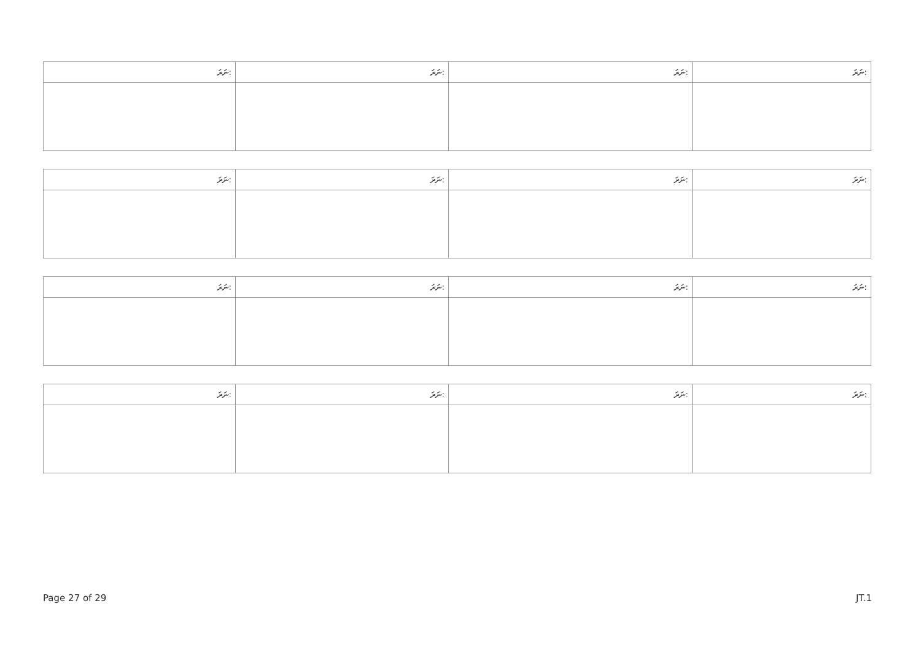| ނަރަ: | ނަރަ: | ނަރަ: | ނަރަ: |
| --- | --- | --- | --- |
| ނަރަ: | ނަރަ: | ނަރަ: | ނަރަ: |
| --- | --- | --- | --- |
| ނަރަ: | ނަރަ: | ނަރަ: | ނަރަ: |
| --- | --- | --- | --- |
| ނަރަ: | ނަރަ: | ނަރަ: | ނަރަ: |
| --- | --- | --- | --- |
Page 27 of 29 JT.1